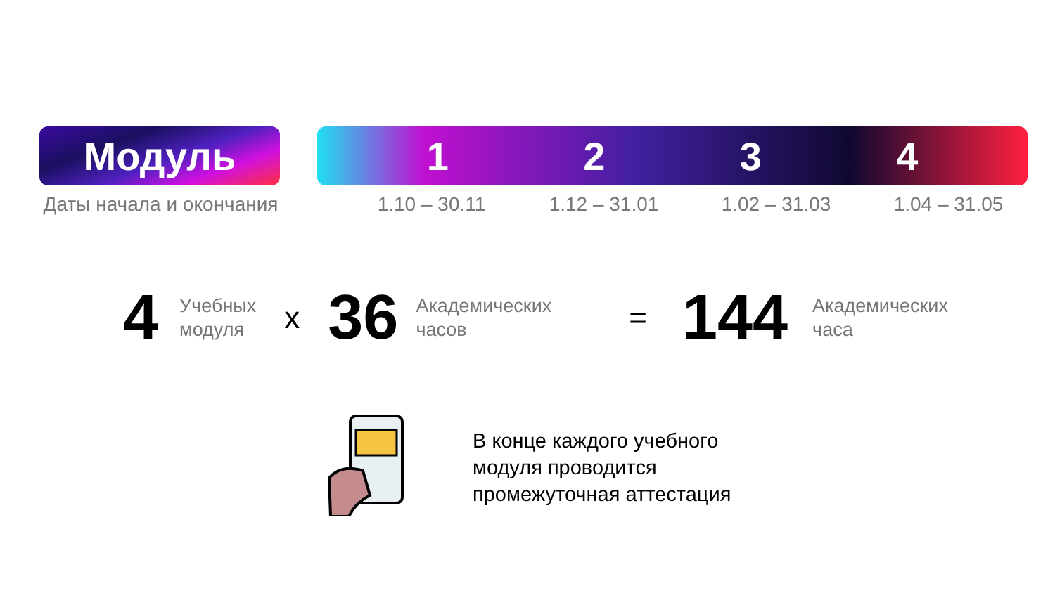Модуль 1234
Даты начала и окончания
1.10 – 30.11 1.12 – 31.01 1.02 – 31.03 1.04 – 31.05
4 Учебных
модуля x 36 Академических
часов = 144 Академических
часа
В конце каждого учебного
модуля проводится
промежуточная аттестация